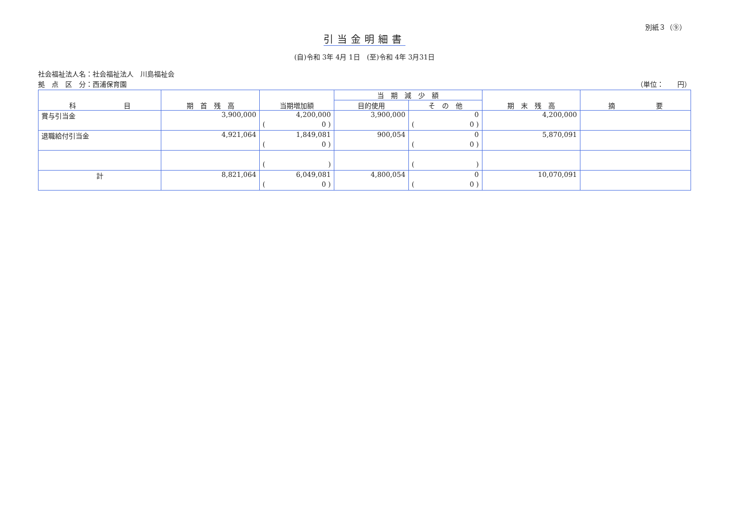別紙３（⑨）
引当金明細書
(自)令和 3年 4月 1日　(至)令和 4年 3月31日
社会福祉法人名：社会福祉法人　川島福祉会
拠　点　区　分：西浦保育園
（単位：　　円）
| 科 目 | 期 首 残 高 | 当期増加額 | 当 期 減 少 額 | | 期 末 残 高 | 摘 要 |
| --- | --- | --- | --- | --- | --- | --- |
| | | | 目的使用 | そ の 他 | | |
| 賞与引当金 | 3,900,000 | 4,200,000 | 3,900,000 | 0 | 4,200,000 | |
| | | ( 0 ) | | ( 0 ) | | |
| 退職給付引当金 | 4,921,064 | 1,849,081 | 900,054 | 0 | 5,870,091 | |
| | | ( 0 ) | | ( 0 ) | | |
| | | ( ) | | ( ) | | |
| 計 | 8,821,064 | 6,049,081 | 4,800,054 | 0 | 10,070,091 | |
| | | ( 0 ) | | ( 0 ) | | |